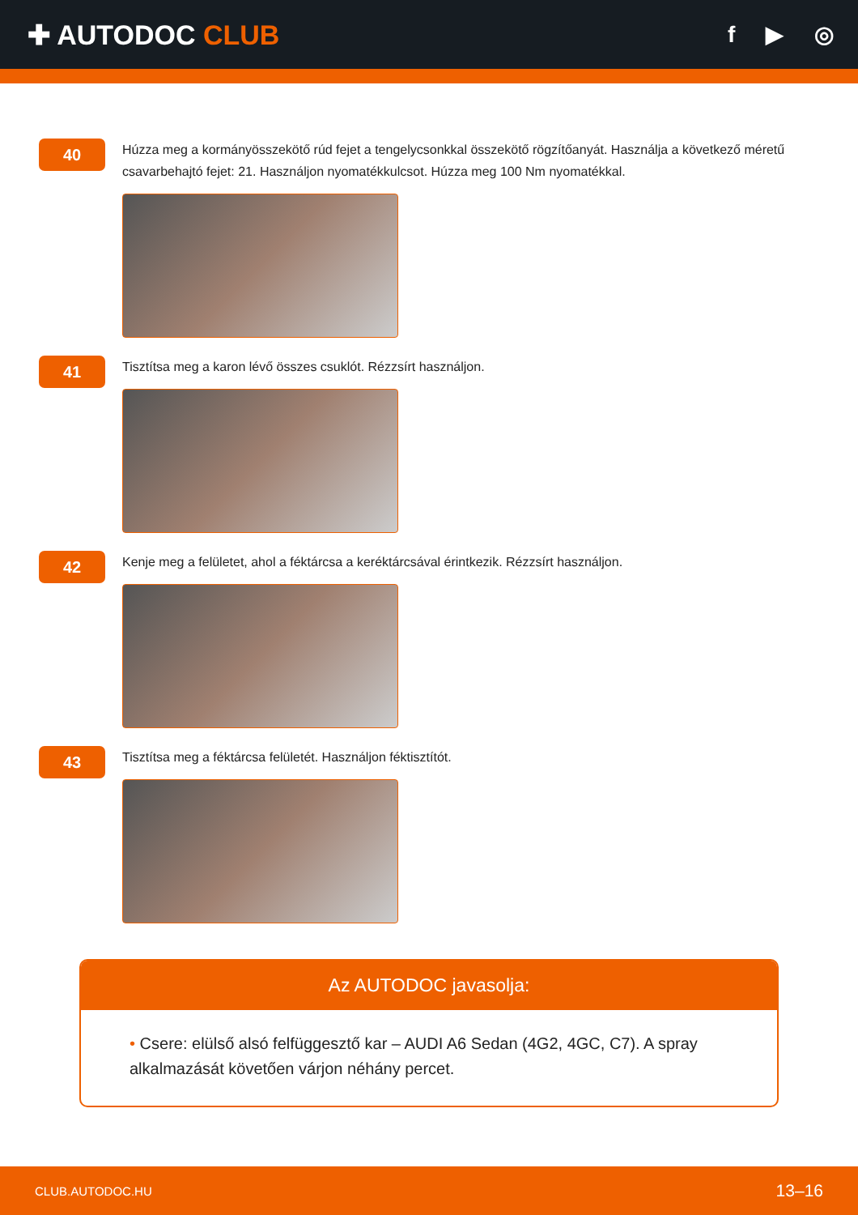✚ AUTODOC CLUB
f ▶ ◎
40
Húzza meg a kormányösszekötő rúd fejet a tengelycsonkkal összekötő rögzítőanyát. Használja a következő méretű csavarbehajtó fejet: 21. Használjon nyomatékkulcsot. Húzza meg 100 Nm nyomatékkal.
41
Tisztítsa meg a karon lévő összes csuklót. Rézzsírt használjon.
42
Kenje meg a felületet, ahol a féktárcsa a keréktárcsával érintkezik. Rézzsírt használjon.
43
Tisztítsa meg a féktárcsa felületét. Használjon féktisztítót.
Az AUTODOC javasolja:
• Csere: elülső alsó felfüggesztő kar – AUDI A6 Sedan (4G2, 4GC, C7). A spray alkalmazását követően várjon néhány percet.
CLUB.AUTODOC.HU 13–16